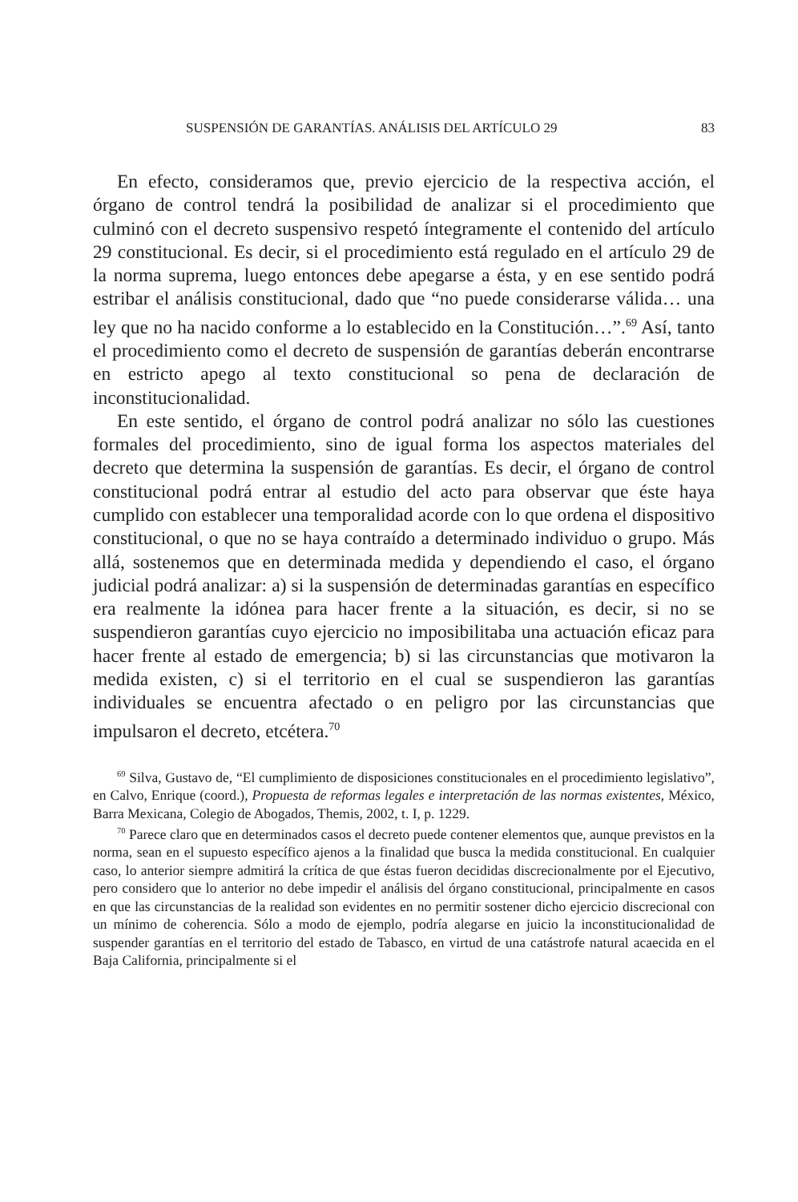SUSPENSIÓN DE GARANTÍAS. ANÁLISIS DEL ARTÍCULO 29 83
En efecto, consideramos que, previo ejercicio de la respectiva acción, el órgano de control tendrá la posibilidad de analizar si el procedimiento que culminó con el decreto suspensivo respetó íntegramente el contenido del artículo 29 constitucional. Es decir, si el procedimiento está regulado en el artículo 29 de la norma suprema, luego entonces debe apegarse a ésta, y en ese sentido podrá estribar el análisis constitucional, dado que “no puede considerarse válida… una ley que no ha nacido conforme a lo establecido en la Constitución…”.<sup>69</sup> Así, tanto el procedimiento como el decreto de suspensión de garantías deberán encontrarse en estricto apego al texto constitucional so pena de declaración de inconstitucionalidad.
En este sentido, el órgano de control podrá analizar no sólo las cuestiones formales del procedimiento, sino de igual forma los aspectos materiales del decreto que determina la suspensión de garantías. Es decir, el órgano de control constitucional podrá entrar al estudio del acto para observar que éste haya cumplido con establecer una temporalidad acorde con lo que ordena el dispositivo constitucional, o que no se haya contraído a determinado individuo o grupo. Más allá, sostenemos que en determinada medida y dependiendo el caso, el órgano judicial podrá analizar: a) si la suspensión de determinadas garantías en específico era realmente la idónea para hacer frente a la situación, es decir, si no se suspendieron garantías cuyo ejercicio no imposibilitaba una actuación eficaz para hacer frente al estado de emergencia; b) si las circunstancias que motivaron la medida existen, c) si el territorio en el cual se suspendieron las garantías individuales se encuentra afectado o en peligro por las circunstancias que impulsaron el decreto, etcétera.<sup>70</sup>
<sup>69</sup> Silva, Gustavo de, “El cumplimiento de disposiciones constitucionales en el procedimiento legislativo”, en Calvo, Enrique (coord.), Propuesta de reformas legales e interpretación de las normas existentes, México, Barra Mexicana, Colegio de Abogados, Themis, 2002, t. I, p. 1229.
<sup>70</sup> Parece claro que en determinados casos el decreto puede contener elementos que, aunque previstos en la norma, sean en el supuesto específico ajenos a la finalidad que busca la medida constitucional. En cualquier caso, lo anterior siempre admitirá la crítica de que éstas fueron decididas discrecionalmente por el Ejecutivo, pero considero que lo anterior no debe impedir el análisis del órgano constitucional, principalmente en casos en que las circunstancias de la realidad son evidentes en no permitir sostener dicho ejercicio discrecional con un mínimo de coherencia. Sólo a modo de ejemplo, podría alegarse en juicio la inconstitucionalidad de suspender garantías en el territorio del estado de Tabasco, en virtud de una catástrofe natural acaecida en el Baja California, principalmente si el